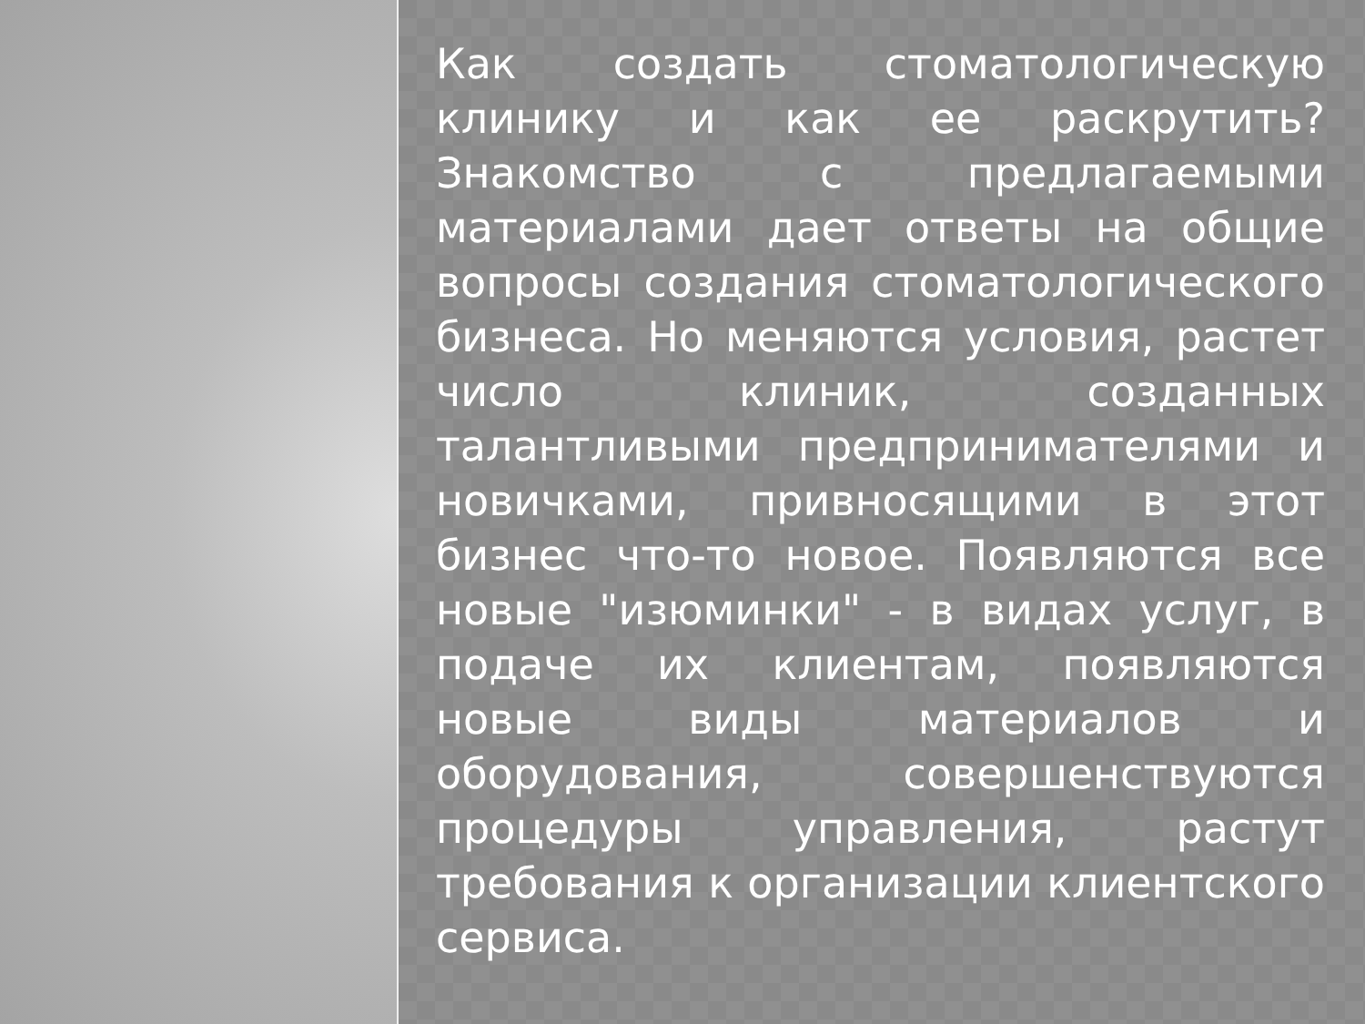Как создать стоматологическую клинику и как ее раскрутить? Знакомство с предлагаемыми материалами дает ответы на общие вопросы создания стоматологического бизнеса. Но меняются условия, растет число клиник, созданных талантливыми предпринимателями и новичками, привносящими в этот бизнес что-то новое. Появляются все новые "изюминки" - в видах услуг, в подаче их клиентам, появляются новые виды материалов и оборудования, совершенствуются процедуры управления, растут требования к организации клиентского сервиса.